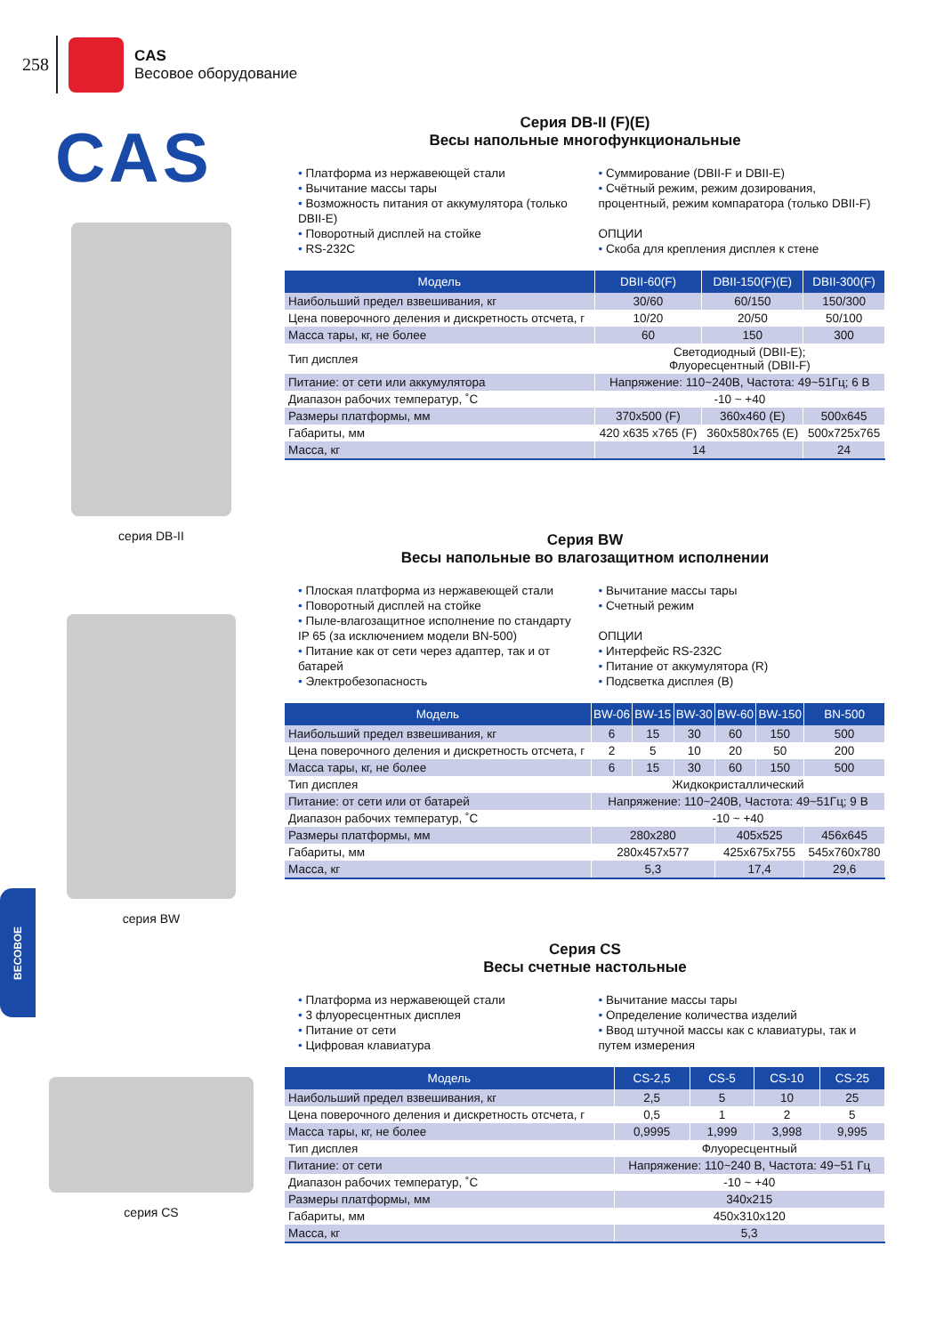258
CAS
Весовое оборудование
CAS
серия DB-II
серия BW
серия CS
ВЕСОВОЕ
Серия DB-II (F)(E)
Весы напольные многофункциональные
• Платформа из нержавеющей стали
• Вычитание массы тары
• Возможность питания от аккумулятора (только DBII-E)
• Поворотный дисплей на стойке
• RS-232C
• Суммирование (DBII-F и DBII-E)
• Счётный режим, режим дозирования, процентный, режим компаратора (только DBII-F)
ОПЦИИ
• Скоба для крепления дисплея к стене
| Модель | DBII-60(F) | DBII-150(F)(E) | DBII-300(F) |
| --- | --- | --- | --- |
| Наибольший предел взвешивания, кг | 30/60 | 60/150 | 150/300 |
| Цена поверочного деления и дискретность отсчета, г | 10/20 | 20/50 | 50/100 |
| Масса тары, кг, не более | 60 | 150 | 300 |
| Тип дисплея | Светодиодный (DBII-E); Флуоресцентный (DBII-F) | | |
| Питание: от сети или аккумулятора | Напряжение: 110~240В, Частота: 49~51Гц; 6 В | | |
| Диапазон рабочих температур, ˚С | -10 ~ +40 | | |
| Размеры платформы, мм | 370x500 (F) | 360x460 (E) | 500x645 |
| Габариты, мм | 420 x635 x765 (F) | 360x580x765 (E) | 500x725x765 |
| Масса, кг | 14 | | 24 |
Серия BW
Весы напольные во влагозащитном исполнении
• Плоская платформа из нержавеющей стали
• Поворотный дисплей на стойке
• Пыле-влагозащитное исполнение по стандарту IP 65 (за исключением модели BN-500)
• Питание как от сети через адаптер, так и от батарей
• Электробезопасность
• Вычитание массы тары
• Счетный режим
ОПЦИИ
• Интерфейс RS-232C
• Питание от аккумулятора (R)
• Подсветка дисплея (B)
| Модель | BW-06 | BW-15 | BW-30 | BW-60 | BW-150 | BN-500 |
| --- | --- | --- | --- | --- | --- | --- |
| Наибольший предел взвешивания, кг | 6 | 15 | 30 | 60 | 150 | 500 |
| Цена поверочного деления и дискретность отсчета, г | 2 | 5 | 10 | 20 | 50 | 200 |
| Масса тары, кг, не более | 6 | 15 | 30 | 60 | 150 | 500 |
| Тип дисплея | Жидкокристаллический | | | | | |
| Питание: от сети или от батарей | Напряжение: 110~240В, Частота: 49~51Гц; 9 В | | | | | |
| Диапазон рабочих температур, ˚С | -10 ~ +40 | | | | | |
| Размеры платформы, мм | 280x280 | | | 405x525 | | 456x645 |
| Габариты, мм | 280x457x577 | | | 425x675x755 | | 545x760x780 |
| Масса, кг | 5,3 | | | 17,4 | | 29,6 |
Серия CS
Весы счетные настольные
• Платформа из нержавеющей стали
• 3 флуоресцентных дисплея
• Питание от сети
• Цифровая клавиатура
• Вычитание массы тары
• Определение количества изделий
• Ввод штучной массы как с клавиатуры, так и путем измерения
| Модель | CS-2,5 | CS-5 | CS-10 | CS-25 |
| --- | --- | --- | --- | --- |
| Наибольший предел взвешивания, кг | 2,5 | 5 | 10 | 25 |
| Цена поверочного деления и дискретность отсчета, г | 0,5 | 1 | 2 | 5 |
| Масса тары, кг, не более | 0,9995 | 1,999 | 3,998 | 9,995 |
| Тип дисплея | Флуоресцентный | | | |
| Питание: от сети | Напряжение: 110~240 В, Частота: 49~51 Гц | | | |
| Диапазон рабочих температур, ˚С | -10 ~ +40 | | | |
| Размеры платформы, мм | 340x215 | | | |
| Габариты, мм | 450x310x120 | | | |
| Масса, кг | 5,3 | | | |